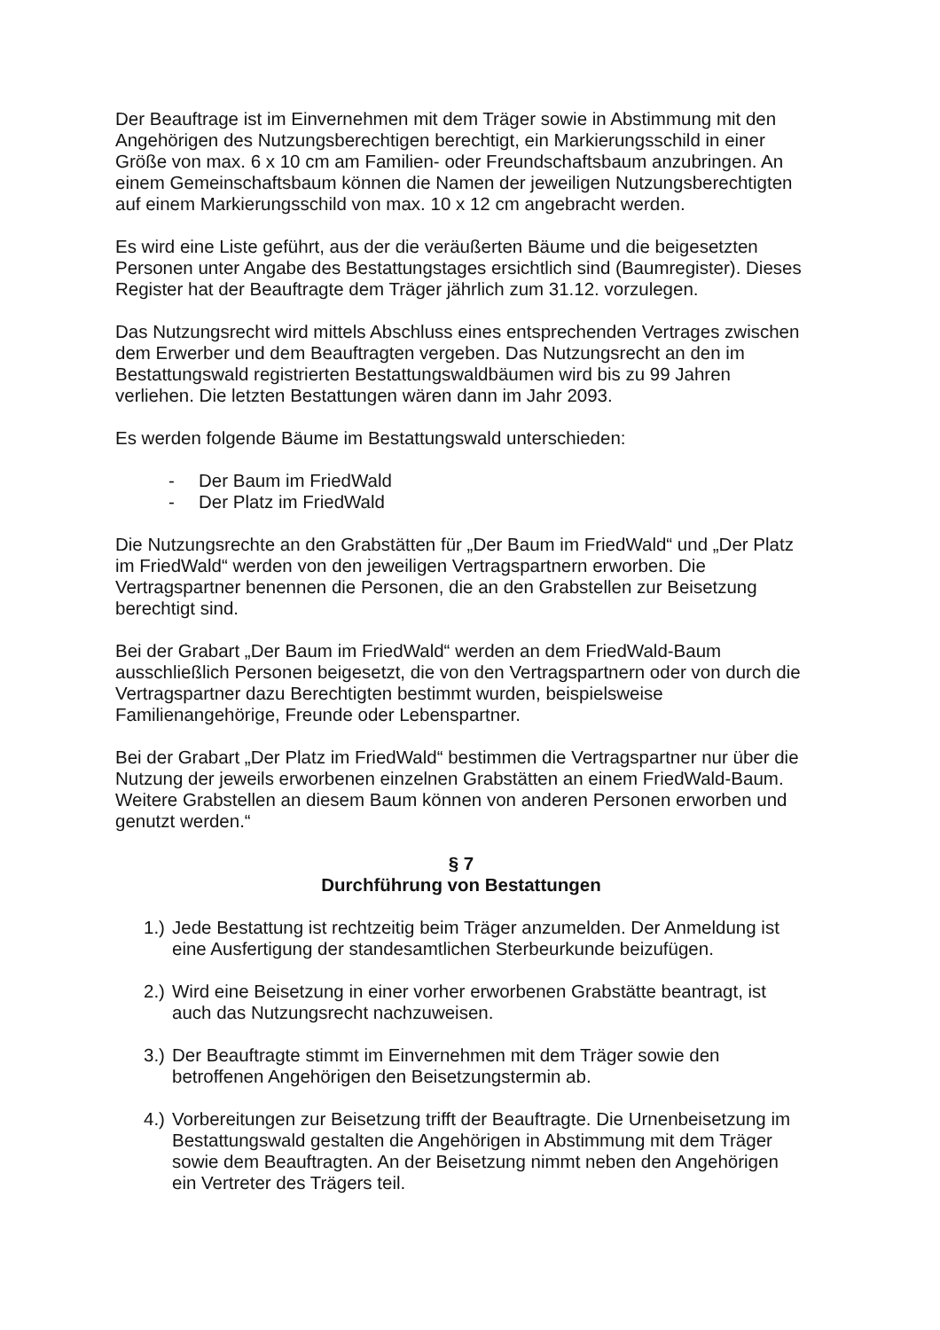Der Beauftrage ist im Einvernehmen mit dem Träger sowie in Abstimmung mit den Angehörigen des Nutzungsberechtigen berechtigt, ein Markierungsschild in einer Größe von max. 6 x 10 cm am Familien- oder Freundschaftsbaum anzubringen. An einem Gemeinschaftsbaum können die Namen der jeweiligen Nutzungsberechtigten auf einem Markierungsschild von max. 10 x 12 cm angebracht werden.
Es wird eine Liste geführt, aus der die veräußerten Bäume und die beigesetzten Personen unter Angabe des Bestattungstages ersichtlich sind (Baumregister). Dieses Register hat der Beauftragte dem Träger jährlich zum 31.12. vorzulegen.
Das Nutzungsrecht wird mittels Abschluss eines entsprechenden Vertrages zwischen dem Erwerber und dem Beauftragten vergeben. Das Nutzungsrecht an den im Bestattungswald registrierten Bestattungswaldbäumen wird bis zu 99 Jahren verliehen. Die letzten Bestattungen wären dann im Jahr 2093.
Es werden folgende Bäume im Bestattungswald unterschieden:
- Der Baum im FriedWald
- Der Platz im FriedWald
Die Nutzungsrechte an den Grabstätten für „Der Baum im FriedWald“ und „Der Platz im FriedWald“ werden von den jeweiligen Vertragspartnern erworben. Die Vertragspartner benennen die Personen, die an den Grabstellen zur Beisetzung berechtigt sind.
Bei der Grabart „Der Baum im FriedWald“ werden an dem FriedWald-Baum ausschließlich Personen beigesetzt, die von den Vertragspartnern oder von durch die Vertragspartner dazu Berechtigten bestimmt wurden, beispielsweise Familienangehörige, Freunde oder Lebenspartner.
Bei der Grabart „Der Platz im FriedWald“ bestimmen die Vertragspartner nur über die Nutzung der jeweils erworbenen einzelnen Grabstätten an einem FriedWald-Baum. Weitere Grabstellen an diesem Baum können von anderen Personen erworben und genutzt werden.“
§ 7
Durchführung von Bestattungen
1.) Jede Bestattung ist rechtzeitig beim Träger anzumelden. Der Anmeldung ist eine Ausfertigung der standesamtlichen Sterbeurkunde beizufügen.
2.) Wird eine Beisetzung in einer vorher erworbenen Grabstätte beantragt, ist auch das Nutzungsrecht nachzuweisen.
3.) Der Beauftragte stimmt im Einvernehmen mit dem Träger sowie den betroffenen Angehörigen den Beisetzungstermin ab.
4.) Vorbereitungen zur Beisetzung trifft der Beauftragte. Die Urnenbeisetzung im Bestattungswald gestalten die Angehörigen in Abstimmung mit dem Träger sowie dem Beauftragten. An der Beisetzung nimmt neben den Angehörigen ein Vertreter des Trägers teil.